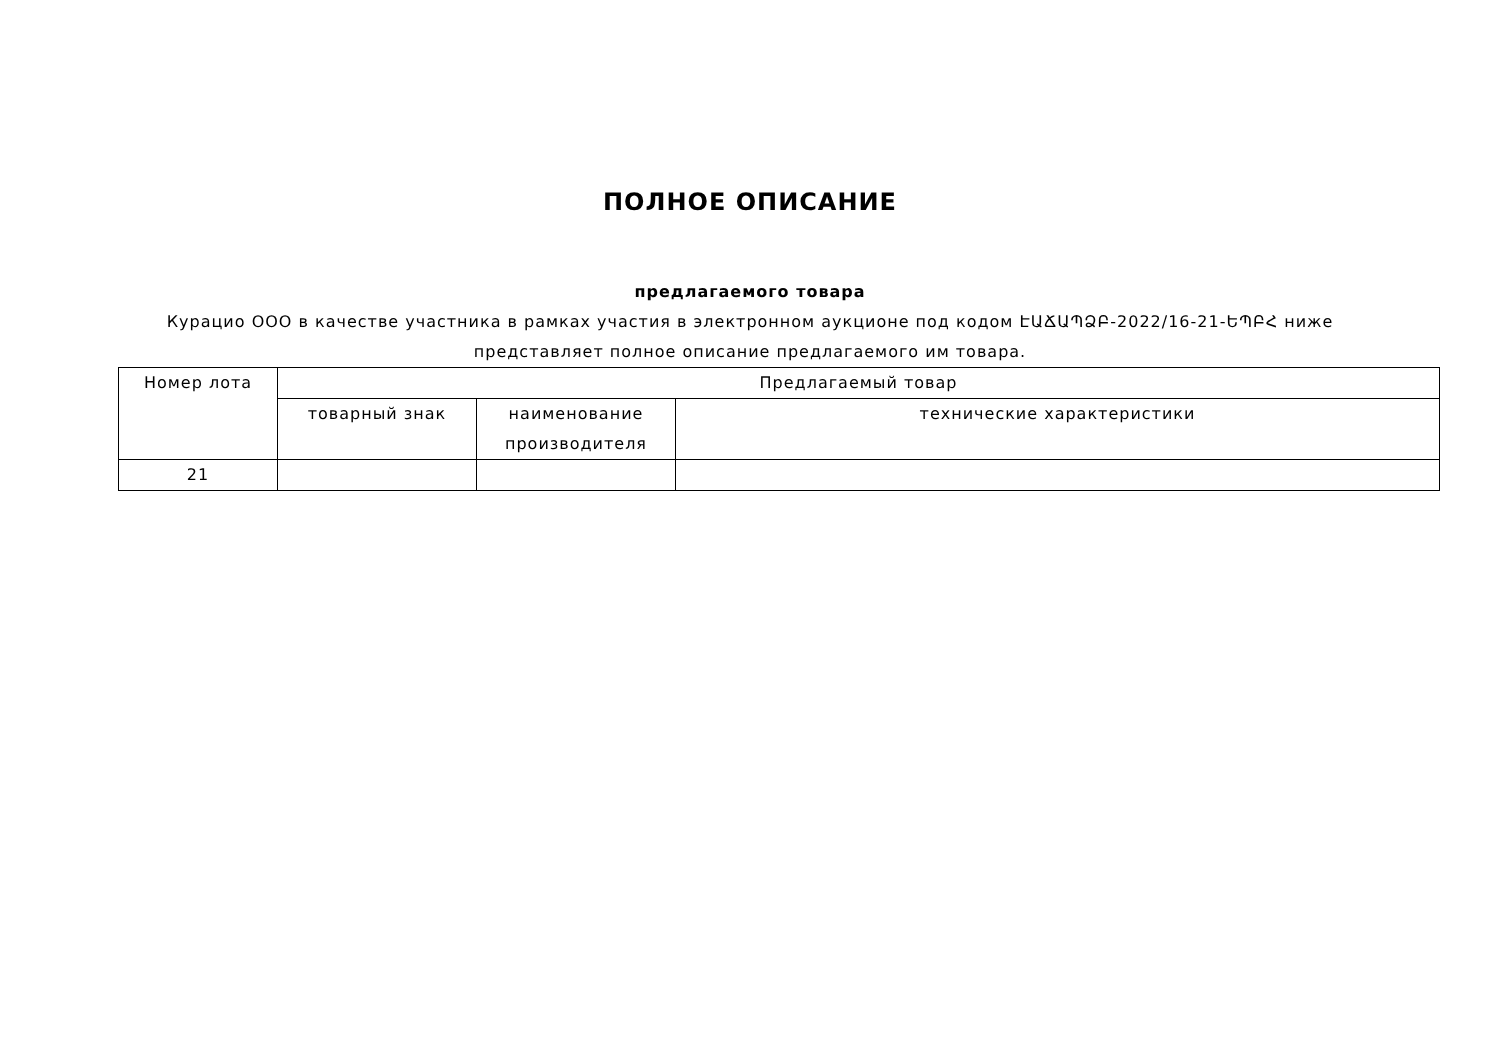ПОЛНОЕ ОПИСАНИЕ
предлагаемого товара
Курацио ООО в качестве участника в рамках участия в электронном аукционе под кодом ԷԱՃԱՊՁԲ-2022/16-21-ԵՊԲՀ ниже представляет полное описание предлагаемого им товара.
| Номер лота | Предлагаемый товар | | |
| | товарный знак | наименование производителя | технические характеристики |
| 21 | | | |